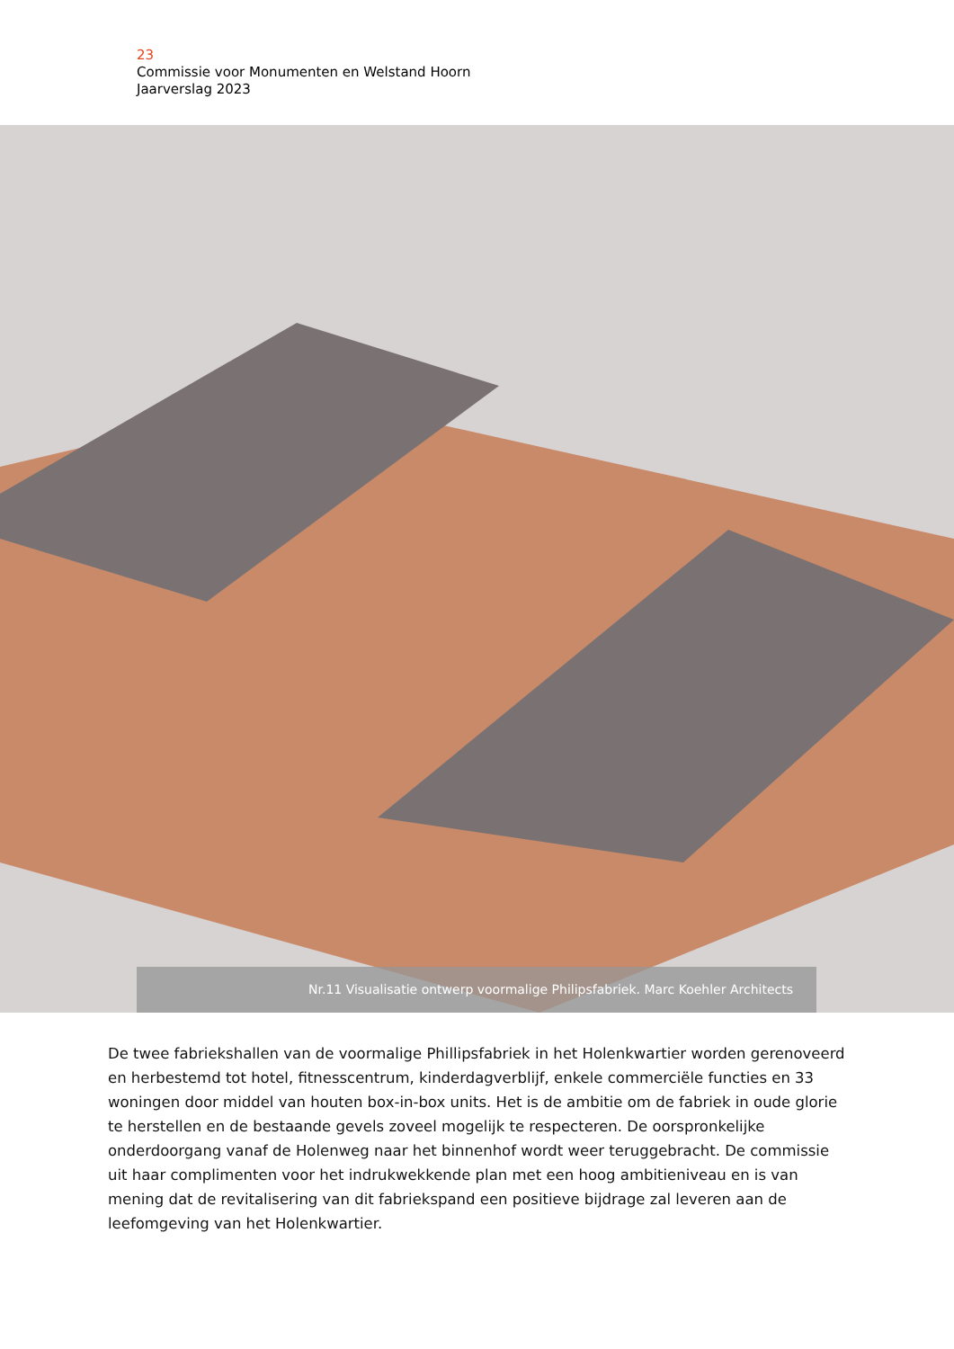23
Commissie voor Monumenten en Welstand Hoorn
Jaarverslag 2023
Nr.11 Visualisatie ontwerp voormalige Philipsfabriek. Marc Koehler Architects
De twee fabriekshallen van de voormalige Phillipsfabriek in het Holenkwartier worden gerenoveerd en herbestemd tot hotel, fitnesscentrum, kinderdagverblijf, enkele commerciële functies en 33 woningen door middel van houten box-in-box units. Het is de ambitie om de fabriek in oude glorie te herstellen en de bestaande gevels zoveel mogelijk te respecteren. De oorspronkelijke onderdoorgang vanaf de Holenweg naar het binnenhof wordt weer teruggebracht. De commissie uit haar complimenten voor het indrukwekkende plan met een hoog ambitieniveau en is van mening dat de revitalisering van dit fabriekspand een positieve bijdrage zal leveren aan de leefomgeving van het Holenkwartier.